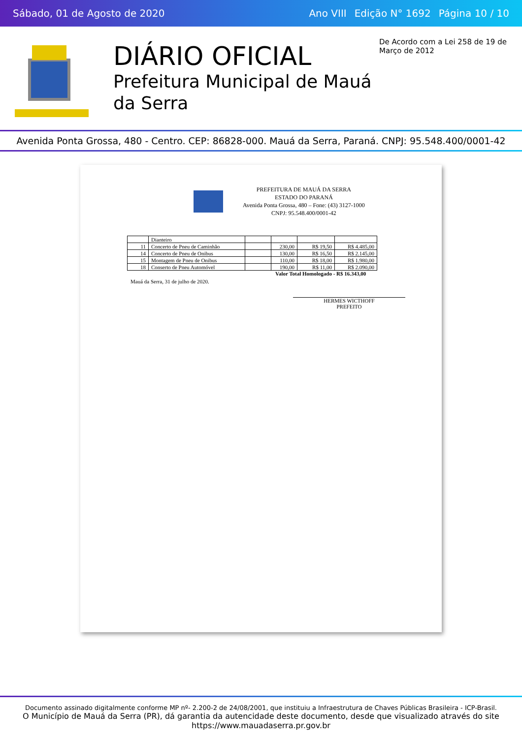Sábado, 01 de Agosto de 2020
Ano VIII Edição N° 1692 Página 10 / 10
DIÁRIO OFICIAL
Prefeitura Municipal de Mauá da Serra
De Acordo com a Lei 258 de 19 de Março de 2012
Avenida Ponta Grossa, 480 - Centro. CEP: 86828-000. Mauá da Serra, Paraná. CNPJ: 95.548.400/0001-42
PREFEITURA DE MAUÁ DA SERRA
ESTADO DO PARANÁ
Avenida Ponta Grossa, 480 – Fone: (43) 3127-1000
CNPJ: 95.548.400/0001-42
| | Dianteiro | | | | |
| 11 | Concerto de Pneu de Caminhão | | 230,00 | R$ 19,50 | R$ 4.485,00 |
| 14 | Concerto de Pneu de Onibus | | 130,00 | R$ 16,50 | R$ 2.145,00 |
| 15 | Montagem de Pneu de Onibus | | 110,00 | R$ 18,00 | R$ 1.980,00 |
| 18 | Conserto de Pneu Automóvel | | 190,00 | R$ 11,00 | R$ 2.090,00 |
Valor Total Homologado - R$ 16.343,00
Mauá da Serra, 31 de julho de 2020.
HERMES WICTHOFF
PREFEITO
Documento assinado digitalmente conforme MP nº- 2.200-2 de 24/08/2001, que instituiu a Infraestrutura de Chaves Públicas Brasileira - ICP-Brasil.
O Município de Mauá da Serra (PR), dá garantia da autencidade deste documento, desde que visualizado através do site https://www.mauadaserra.pr.gov.br